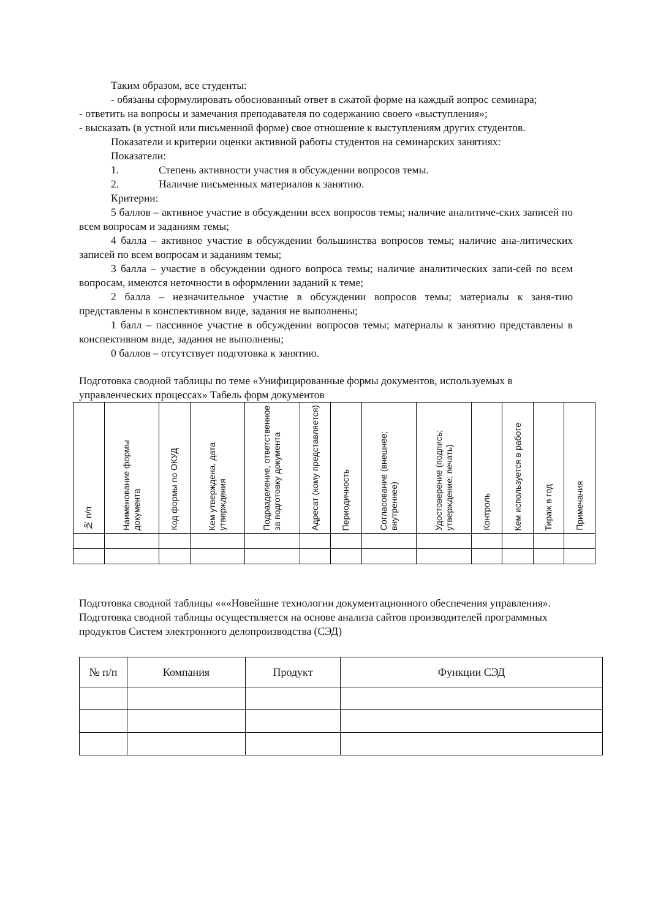Таким образом, все студенты:
- обязаны сформулировать обоснованный ответ в сжатой форме на каждый вопрос семинара;
- ответить на вопросы и замечания преподавателя по содержанию своего «выступления»;
- высказать (в устной или письменной форме) свое отношение к выступлениям других студентов.
Показатели и критерии оценки активной работы студентов на семинарских занятиях:
Показатели:
1. Степень активности участия в обсуждении вопросов темы.
2. Наличие письменных материалов к занятию.
Критерии:
5 баллов – активное участие в обсуждении всех вопросов темы; наличие аналитиче-ских записей по всем вопросам и заданиям темы;
4 балла – активное участие в обсуждении большинства вопросов темы; наличие ана-литических записей по всем вопросам и заданиям темы;
3 балла – участие в обсуждении одного вопроса темы; наличие аналитических запи-сей по всем вопросам, имеются неточности в оформлении заданий к теме;
2 балла – незначительное участие в обсуждении вопросов темы; материалы к заня-тию представлены в конспективном виде, задания не выполнены;
1 балл – пассивное участие в обсуждении вопросов темы; материалы к занятию представлены в конспективном виде, задания не выполнены;
0 баллов – отсутствует подготовка к занятию.
Подготовка сводной таблицы по теме «Унифицированные формы документов, используемых в управленческих процессах» Табель форм документов
| № п/п | Наименование формы документа | Код формы по ОКУД | Кем утверждена, дата утверждения | Подразделение, ответственное за подготовку документа | Адресат (кому представляется) | Периодичность | Согласование (внешнее; внутреннее) | Удостоверение (подпись; утверждение; печать) | Контроль | Кем используется в работе | Тираж в год | Примечания |
| --- | --- | --- | --- | --- | --- | --- | --- | --- | --- | --- | --- | --- |
Подготовка сводной таблицы «««Новейшие технологии документационного обеспечения управления». Подготовка сводной таблицы осуществляется на основе анализа сайтов производителей программных продуктов Систем электронного делопроизводства (СЭД)
| № п/п | Компания | Продукт | Функции СЭД |
| --- | --- | --- | --- |